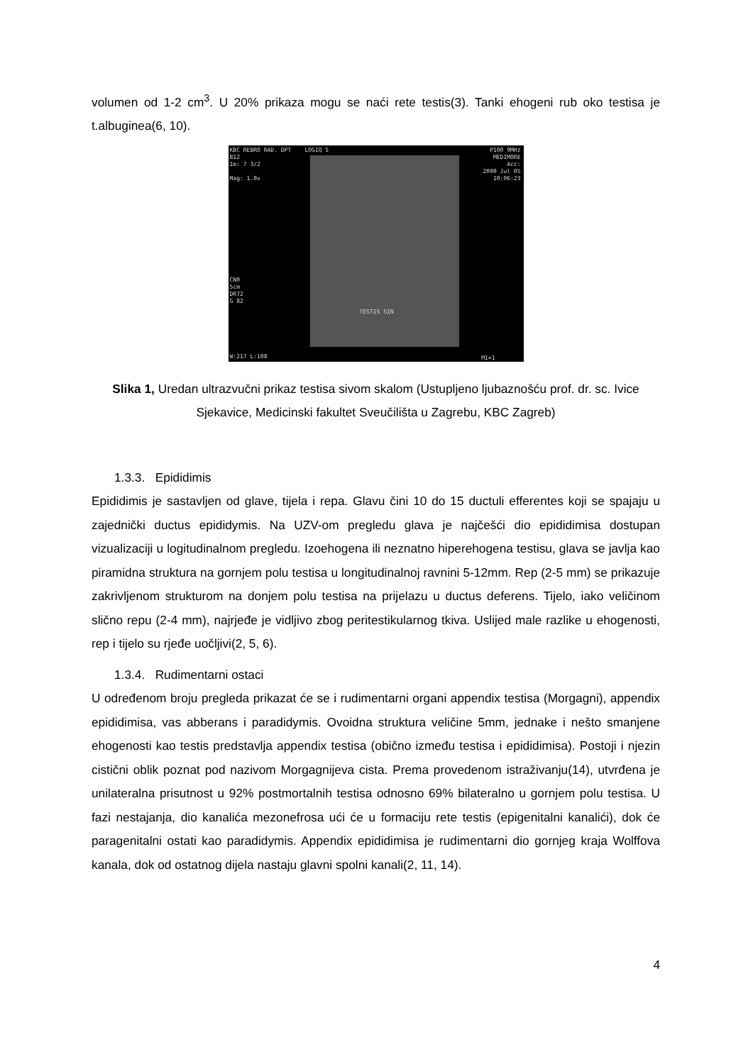volumen od 1-2 cm<sup>3</sup>. U 20% prikaza mogu se naći rete testis(3). Tanki ehogeni rub oko testisa je t.albuginea(6, 10).
KBC REBRO RAD. DPT LOGIQ 5
B12
Im: 7 3/2
Mag: 1.0x
P100 9MHz
MEDIMORE
Acc:
2000 Jul 05
10:06:23
CN0
5cm
DR72
G 82
TESTIS SIN
W:217 L:108 MI=1
Slika 1, Uredan ultrazvučni prikaz testisa sivom skalom (Ustupljeno ljubaznošću prof. dr. sc. Ivice Sjekavice, Medicinski fakultet Sveučilišta u Zagrebu, KBC Zagreb)
1.3.3. Epididimis
Epididimis je sastavljen od glave, tijela i repa. Glavu čini 10 do 15 ductuli efferentes koji se spajaju u zajednički ductus epididymis. Na UZV-om pregledu glava je najčešći dio epididimisa dostupan vizualizaciji u logitudinalnom pregledu. Izoehogena ili neznatno hiperehogena testisu, glava se javlja kao piramidna struktura na gornjem polu testisa u longitudinalnoj ravnini 5-12mm. Rep (2-5 mm) se prikazuje zakrivljenom strukturom na donjem polu testisa na prijelazu u ductus deferens. Tijelo, iako veličinom slično repu (2-4 mm), najrjeđe je vidljivo zbog peritestikularnog tkiva. Uslijed male razlike u ehogenosti, rep i tijelo su rjeđe uočljivi(2, 5, 6).
1.3.4. Rudimentarni ostaci
U određenom broju pregleda prikazat će se i rudimentarni organi appendix testisa (Morgagni), appendix epididimisa, vas abberans i paradidymis. Ovoidna struktura veličine 5mm, jednake i nešto smanjene ehogenosti kao testis predstavlja appendix testisa (obično između testisa i epididimisa). Postoji i njezin cistični oblik poznat pod nazivom Morgagnijeva cista. Prema provedenom istraživanju(14), utvrđena je unilateralna prisutnost u 92% postmortalnih testisa odnosno 69% bilateralno u gornjem polu testisa. U fazi nestajanja, dio kanalića mezonefrosa ući će u formaciju rete testis (epigenitalni kanalići), dok će paragenitalni ostati kao paradidymis. Appendix epididimisa je rudimentarni dio gornjeg kraja Wolffova kanala, dok od ostatnog dijela nastaju glavni spolni kanali(2, 11, 14).
4